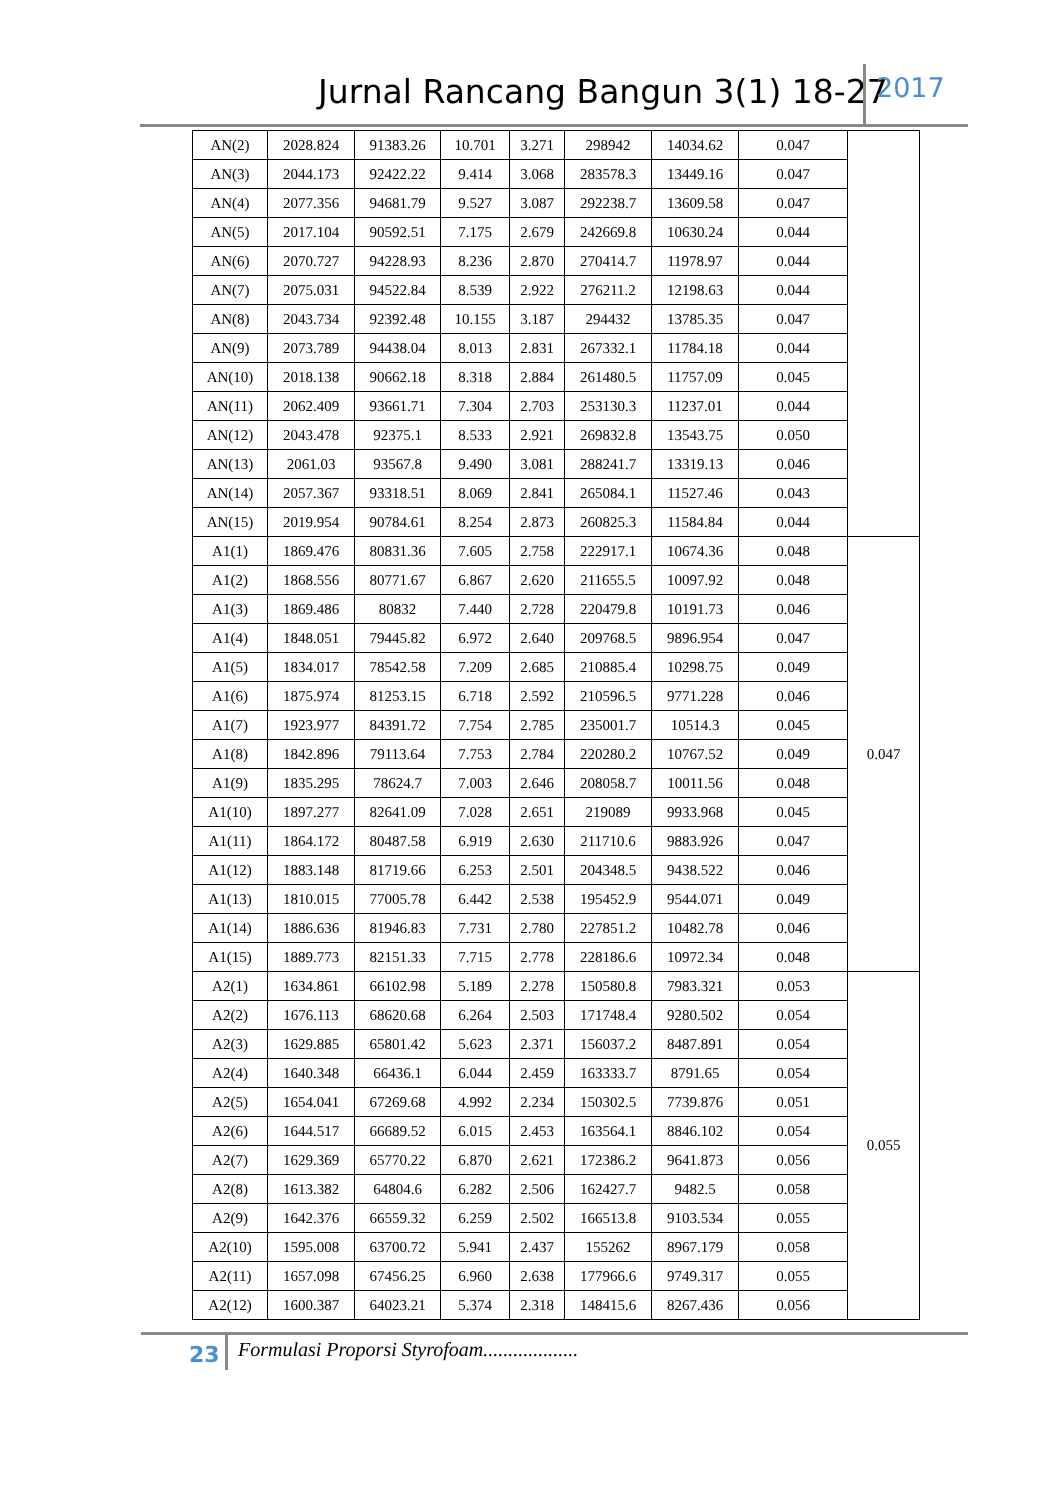Jurnal Rancang Bangun 3(1) 18-27 2017
| AN(2) | 2028.824 | 91383.26 | 10.701 | 3.271 | 298942 | 14034.62 | 0.047 | |
| AN(3) | 2044.173 | 92422.22 | 9.414 | 3.068 | 283578.3 | 13449.16 | 0.047 | |
| AN(4) | 2077.356 | 94681.79 | 9.527 | 3.087 | 292238.7 | 13609.58 | 0.047 | |
| AN(5) | 2017.104 | 90592.51 | 7.175 | 2.679 | 242669.8 | 10630.24 | 0.044 | |
| AN(6) | 2070.727 | 94228.93 | 8.236 | 2.870 | 270414.7 | 11978.97 | 0.044 | |
| AN(7) | 2075.031 | 94522.84 | 8.539 | 2.922 | 276211.2 | 12198.63 | 0.044 | |
| AN(8) | 2043.734 | 92392.48 | 10.155 | 3.187 | 294432 | 13785.35 | 0.047 | |
| AN(9) | 2073.789 | 94438.04 | 8.013 | 2.831 | 267332.1 | 11784.18 | 0.044 | |
| AN(10) | 2018.138 | 90662.18 | 8.318 | 2.884 | 261480.5 | 11757.09 | 0.045 | |
| AN(11) | 2062.409 | 93661.71 | 7.304 | 2.703 | 253130.3 | 11237.01 | 0.044 | |
| AN(12) | 2043.478 | 92375.1 | 8.533 | 2.921 | 269832.8 | 13543.75 | 0.050 | |
| AN(13) | 2061.03 | 93567.8 | 9.490 | 3.081 | 288241.7 | 13319.13 | 0.046 | |
| AN(14) | 2057.367 | 93318.51 | 8.069 | 2.841 | 265084.1 | 11527.46 | 0.043 | |
| AN(15) | 2019.954 | 90784.61 | 8.254 | 2.873 | 260825.3 | 11584.84 | 0.044 | |
| A1(1) | 1869.476 | 80831.36 | 7.605 | 2.758 | 222917.1 | 10674.36 | 0.048 | 0.047 |
| A1(2) | 1868.556 | 80771.67 | 6.867 | 2.620 | 211655.5 | 10097.92 | 0.048 | |
| A1(3) | 1869.486 | 80832 | 7.440 | 2.728 | 220479.8 | 10191.73 | 0.046 | |
| A1(4) | 1848.051 | 79445.82 | 6.972 | 2.640 | 209768.5 | 9896.954 | 0.047 | |
| A1(5) | 1834.017 | 78542.58 | 7.209 | 2.685 | 210885.4 | 10298.75 | 0.049 | |
| A1(6) | 1875.974 | 81253.15 | 6.718 | 2.592 | 210596.5 | 9771.228 | 0.046 | |
| A1(7) | 1923.977 | 84391.72 | 7.754 | 2.785 | 235001.7 | 10514.3 | 0.045 | |
| A1(8) | 1842.896 | 79113.64 | 7.753 | 2.784 | 220280.2 | 10767.52 | 0.049 | |
| A1(9) | 1835.295 | 78624.7 | 7.003 | 2.646 | 208058.7 | 10011.56 | 0.048 | |
| A1(10) | 1897.277 | 82641.09 | 7.028 | 2.651 | 219089 | 9933.968 | 0.045 | |
| A1(11) | 1864.172 | 80487.58 | 6.919 | 2.630 | 211710.6 | 9883.926 | 0.047 | |
| A1(12) | 1883.148 | 81719.66 | 6.253 | 2.501 | 204348.5 | 9438.522 | 0.046 | |
| A1(13) | 1810.015 | 77005.78 | 6.442 | 2.538 | 195452.9 | 9544.071 | 0.049 | |
| A1(14) | 1886.636 | 81946.83 | 7.731 | 2.780 | 227851.2 | 10482.78 | 0.046 | |
| A1(15) | 1889.773 | 82151.33 | 7.715 | 2.778 | 228186.6 | 10972.34 | 0.048 | |
| A2(1) | 1634.861 | 66102.98 | 5.189 | 2.278 | 150580.8 | 7983.321 | 0.053 | 0.055 |
| A2(2) | 1676.113 | 68620.68 | 6.264 | 2.503 | 171748.4 | 9280.502 | 0.054 | |
| A2(3) | 1629.885 | 65801.42 | 5.623 | 2.371 | 156037.2 | 8487.891 | 0.054 | |
| A2(4) | 1640.348 | 66436.1 | 6.044 | 2.459 | 163333.7 | 8791.65 | 0.054 | |
| A2(5) | 1654.041 | 67269.68 | 4.992 | 2.234 | 150302.5 | 7739.876 | 0.051 | |
| A2(6) | 1644.517 | 66689.52 | 6.015 | 2.453 | 163564.1 | 8846.102 | 0.054 | |
| A2(7) | 1629.369 | 65770.22 | 6.870 | 2.621 | 172386.2 | 9641.873 | 0.056 | |
| A2(8) | 1613.382 | 64804.6 | 6.282 | 2.506 | 162427.7 | 9482.5 | 0.058 | |
| A2(9) | 1642.376 | 66559.32 | 6.259 | 2.502 | 166513.8 | 9103.534 | 0.055 | |
| A2(10) | 1595.008 | 63700.72 | 5.941 | 2.437 | 155262 | 8967.179 | 0.058 | |
| A2(11) | 1657.098 | 67456.25 | 6.960 | 2.638 | 177966.6 | 9749.317 | 0.055 | |
| A2(12) | 1600.387 | 64023.21 | 5.374 | 2.318 | 148415.6 | 8267.436 | 0.056 | |
23
Formulasi Proporsi Styrofoam...................